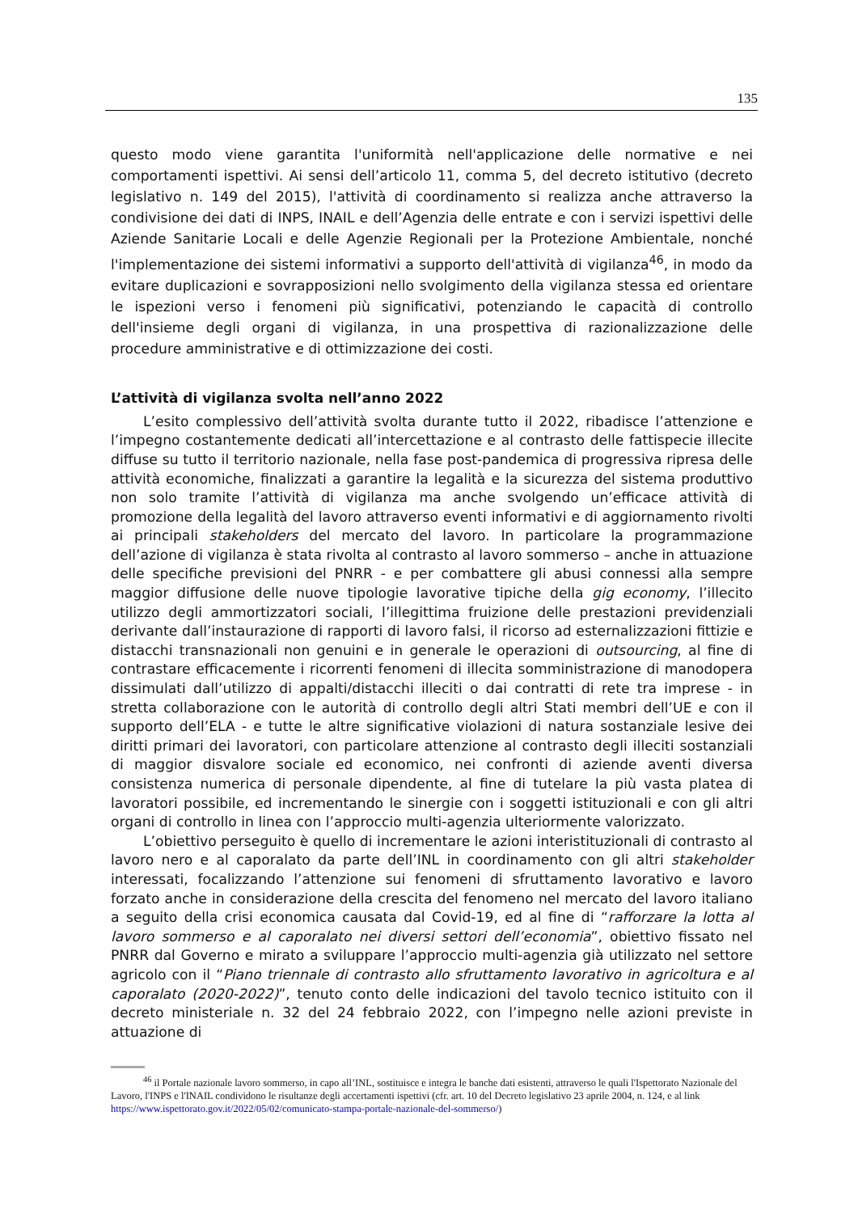135
questo modo viene garantita l'uniformità nell'applicazione delle normative e nei comportamenti ispettivi. Ai sensi dell’articolo 11, comma 5, del decreto istitutivo (decreto legislativo n. 149 del 2015), l'attività di coordinamento si realizza anche attraverso la condivisione dei dati di INPS, INAIL e dell’Agenzia delle entrate e con i servizi ispettivi delle Aziende Sanitarie Locali e delle Agenzie Regionali per la Protezione Ambientale, nonché l'implementazione dei sistemi informativi a supporto dell'attività di vigilanza<sup>46</sup>, in modo da evitare duplicazioni e sovrapposizioni nello svolgimento della vigilanza stessa ed orientare le ispezioni verso i fenomeni più significativi, potenziando le capacità di controllo dell'insieme degli organi di vigilanza, in una prospettiva di razionalizzazione delle procedure amministrative e di ottimizzazione dei costi.
L’attività di vigilanza svolta nell’anno 2022
L’esito complessivo dell’attività svolta durante tutto il 2022, ribadisce l’attenzione e l’impegno costantemente dedicati all’intercettazione e al contrasto delle fattispecie illecite diffuse su tutto il territorio nazionale, nella fase post-pandemica di progressiva ripresa delle attività economiche, finalizzati a garantire la legalità e la sicurezza del sistema produttivo non solo tramite l’attività di vigilanza ma anche svolgendo un’efficace attività di promozione della legalità del lavoro attraverso eventi informativi e di aggiornamento rivolti ai principali stakeholders del mercato del lavoro. In particolare la programmazione dell’azione di vigilanza è stata rivolta al contrasto al lavoro sommerso – anche in attuazione delle specifiche previsioni del PNRR - e per combattere gli abusi connessi alla sempre maggior diffusione delle nuove tipologie lavorative tipiche della gig economy, l’illecito utilizzo degli ammortizzatori sociali, l’illegittima fruizione delle prestazioni previdenziali derivante dall’instaurazione di rapporti di lavoro falsi, il ricorso ad esternalizzazioni fittizie e distacchi transnazionali non genuini e in generale le operazioni di outsourcing, al fine di contrastare efficacemente i ricorrenti fenomeni di illecita somministrazione di manodopera dissimulati dall’utilizzo di appalti/distacchi illeciti o dai contratti di rete tra imprese - in stretta collaborazione con le autorità di controllo degli altri Stati membri dell’UE e con il supporto dell’ELA - e tutte le altre significative violazioni di natura sostanziale lesive dei diritti primari dei lavoratori, con particolare attenzione al contrasto degli illeciti sostanziali di maggior disvalore sociale ed economico, nei confronti di aziende aventi diversa consistenza numerica di personale dipendente, al fine di tutelare la più vasta platea di lavoratori possibile, ed incrementando le sinergie con i soggetti istituzionali e con gli altri organi di controllo in linea con l’approccio multi-agenzia ulteriormente valorizzato.
L’obiettivo perseguito è quello di incrementare le azioni interistituzionali di contrasto al lavoro nero e al caporalato da parte dell’INL in coordinamento con gli altri stakeholder interessati, focalizzando l’attenzione sui fenomeni di sfruttamento lavorativo e lavoro forzato anche in considerazione della crescita del fenomeno nel mercato del lavoro italiano a seguito della crisi economica causata dal Covid-19, ed al fine di “rafforzare la lotta al lavoro sommerso e al caporalato nei diversi settori dell’economia”, obiettivo fissato nel PNRR dal Governo e mirato a sviluppare l’approccio multi-agenzia già utilizzato nel settore agricolo con il “Piano triennale di contrasto allo sfruttamento lavorativo in agricoltura e al caporalato (2020-2022)”, tenuto conto delle indicazioni del tavolo tecnico istituito con il decreto ministeriale n. 32 del 24 febbraio 2022, con l’impegno nelle azioni previste in attuazione di
<sup>46</sup> il Portale nazionale lavoro sommerso, in capo all’INL, sostituisce e integra le banche dati esistenti, attraverso le quali l'Ispettorato Nazionale del Lavoro, l'INPS e l'INAIL condividono le risultanze degli accertamenti ispettivi (cfr. art. 10 del Decreto legislativo 23 aprile 2004, n. 124, e al link https://www.ispettorato.gov.it/2022/05/02/comunicato-stampa-portale-nazionale-del-sommerso/)